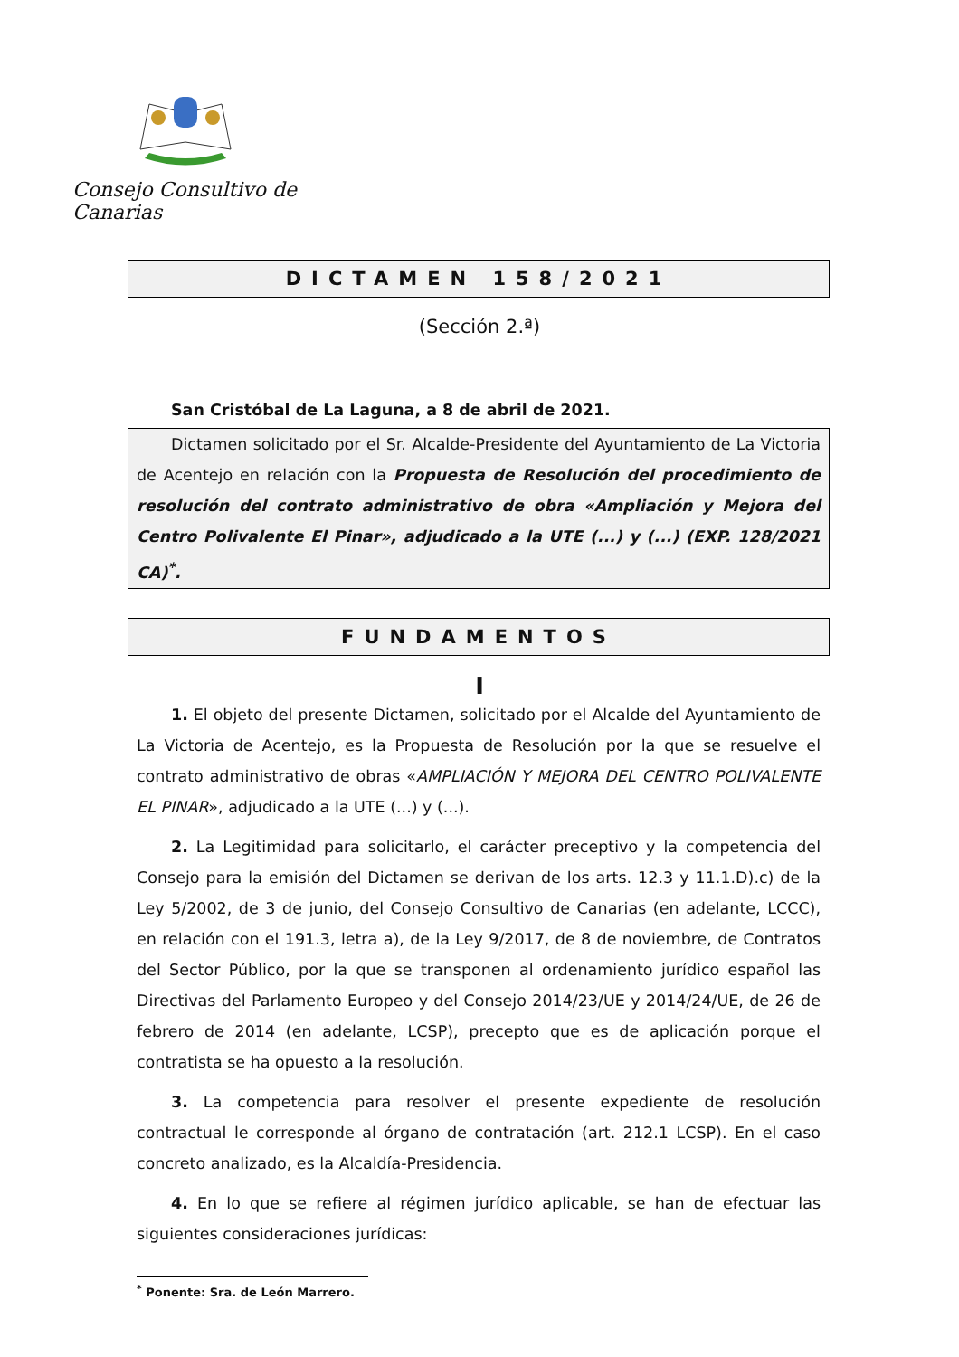Consejo Consultivo de Canarias
DICTAMEN 158/2021
(Sección 2.ª)
San Cristóbal de La Laguna, a 8 de abril de 2021.
Dictamen solicitado por el Sr. Alcalde-Presidente del Ayuntamiento de La Victoria de Acentejo en relación con la Propuesta de Resolución del procedimiento de resolución del contrato administrativo de obra «Ampliación y Mejora del Centro Polivalente El Pinar», adjudicado a la UTE (...) y (...) (EXP. 128/2021 CA)<sup>*</sup>.
FUNDAMENTOS
I
1. El objeto del presente Dictamen, solicitado por el Alcalde del Ayuntamiento de La Victoria de Acentejo, es la Propuesta de Resolución por la que se resuelve el contrato administrativo de obras «AMPLIACIÓN Y MEJORA DEL CENTRO POLIVALENTE EL PINAR», adjudicado a la UTE (...) y (...).
2. La Legitimidad para solicitarlo, el carácter preceptivo y la competencia del Consejo para la emisión del Dictamen se derivan de los arts. 12.3 y 11.1.D).c) de la Ley 5/2002, de 3 de junio, del Consejo Consultivo de Canarias (en adelante, LCCC), en relación con el 191.3, letra a), de la Ley 9/2017, de 8 de noviembre, de Contratos del Sector Público, por la que se transponen al ordenamiento jurídico español las Directivas del Parlamento Europeo y del Consejo 2014/23/UE y 2014/24/UE, de 26 de febrero de 2014 (en adelante, LCSP), precepto que es de aplicación porque el contratista se ha opuesto a la resolución.
3. La competencia para resolver el presente expediente de resolución contractual le corresponde al órgano de contratación (art. 212.1 LCSP). En el caso concreto analizado, es la Alcaldía-Presidencia.
4. En lo que se refiere al régimen jurídico aplicable, se han de efectuar las siguientes consideraciones jurídicas:
<sup>*</sup> Ponente: Sra. de León Marrero.